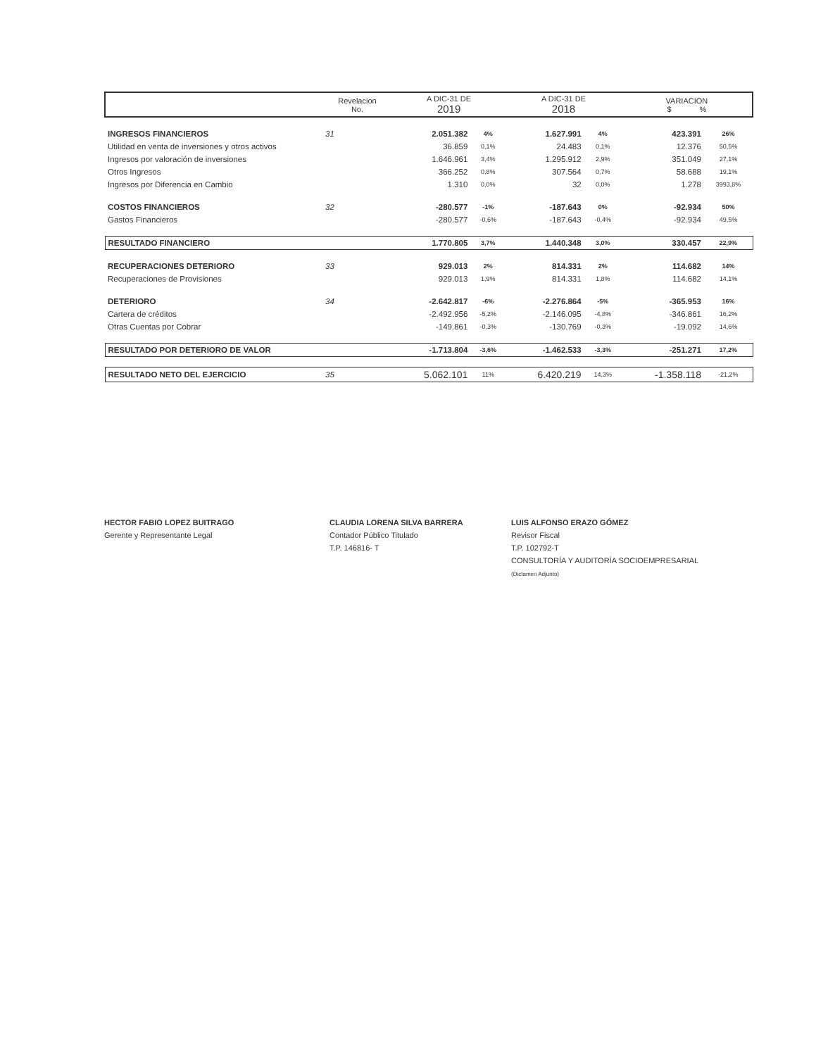| | Revelacion No. | A DIC-31 DE 2019 | | A DIC-31 DE 2018 | | VARIACION $ % | |
| --- | --- | --- | --- | --- | --- | --- | --- |
| INGRESOS FINANCIEROS | 31 | 2.051.382 | 4% | 1.627.991 | 4% | 423.391 | 26% |
| Utilidad en venta de inversiones y otros activos | | 36.859 | 0,1% | 24.483 | 0,1% | 12.376 | 50,5% |
| Ingresos por valoración de inversiones | | 1.646.961 | 3,4% | 1.295.912 | 2,9% | 351.049 | 27,1% |
| Otros Ingresos | | 366.252 | 0,8% | 307.564 | 0,7% | 58.688 | 19,1% |
| Ingresos por Diferencia en Cambio | | 1.310 | 0,0% | 32 | 0,0% | 1.278 | 3993,8% |
| COSTOS FINANCIEROS | 32 | -280.577 | -1% | -187.643 | 0% | -92.934 | 50% |
| Gastos Financieros | | -280.577 | -0,6% | -187.643 | -0,4% | -92.934 | 49,5% |
| RESULTADO FINANCIERO | | 1.770.805 | 3,7% | 1.440.348 | 3,0% | 330.457 | 22,9% |
| RECUPERACIONES DETERIORO | 33 | 929.013 | 2% | 814.331 | 2% | 114.682 | 14% |
| Recuperaciones de Provisiones | | 929.013 | 1,9% | 814.331 | 1,8% | 114.682 | 14,1% |
| DETERIORO | 34 | -2.642.817 | -6% | -2.276.864 | -5% | -365.953 | 16% |
| Cartera de créditos | | -2.492.956 | -5,2% | -2.146.095 | -4,8% | -346.861 | 16,2% |
| Otras Cuentas por Cobrar | | -149.861 | -0,3% | -130.769 | -0,3% | -19.092 | 14,6% |
| RESULTADO POR DETERIORO DE VALOR | | -1.713.804 | -3,6% | -1.462.533 | -3,3% | -251.271 | 17,2% |
| RESULTADO NETO DEL EJERCICIO | 35 | 5.062.101 | 11% | 6.420.219 | 14,3% | -1.358.118 | -21,2% |
HECTOR FABIO LOPEZ BUITRAGO
Gerente y Representante Legal
CLAUDIA LORENA SILVA BARRERA
Contador Público Titulado
T.P. 146816- T
LUIS ALFONSO ERAZO GÓMEZ
Revisor Fiscal
T.P. 102792-T
CONSULTORÍA Y AUDITORÍA SOCIOEMPRESARIAL
(Dictamen Adjunto)